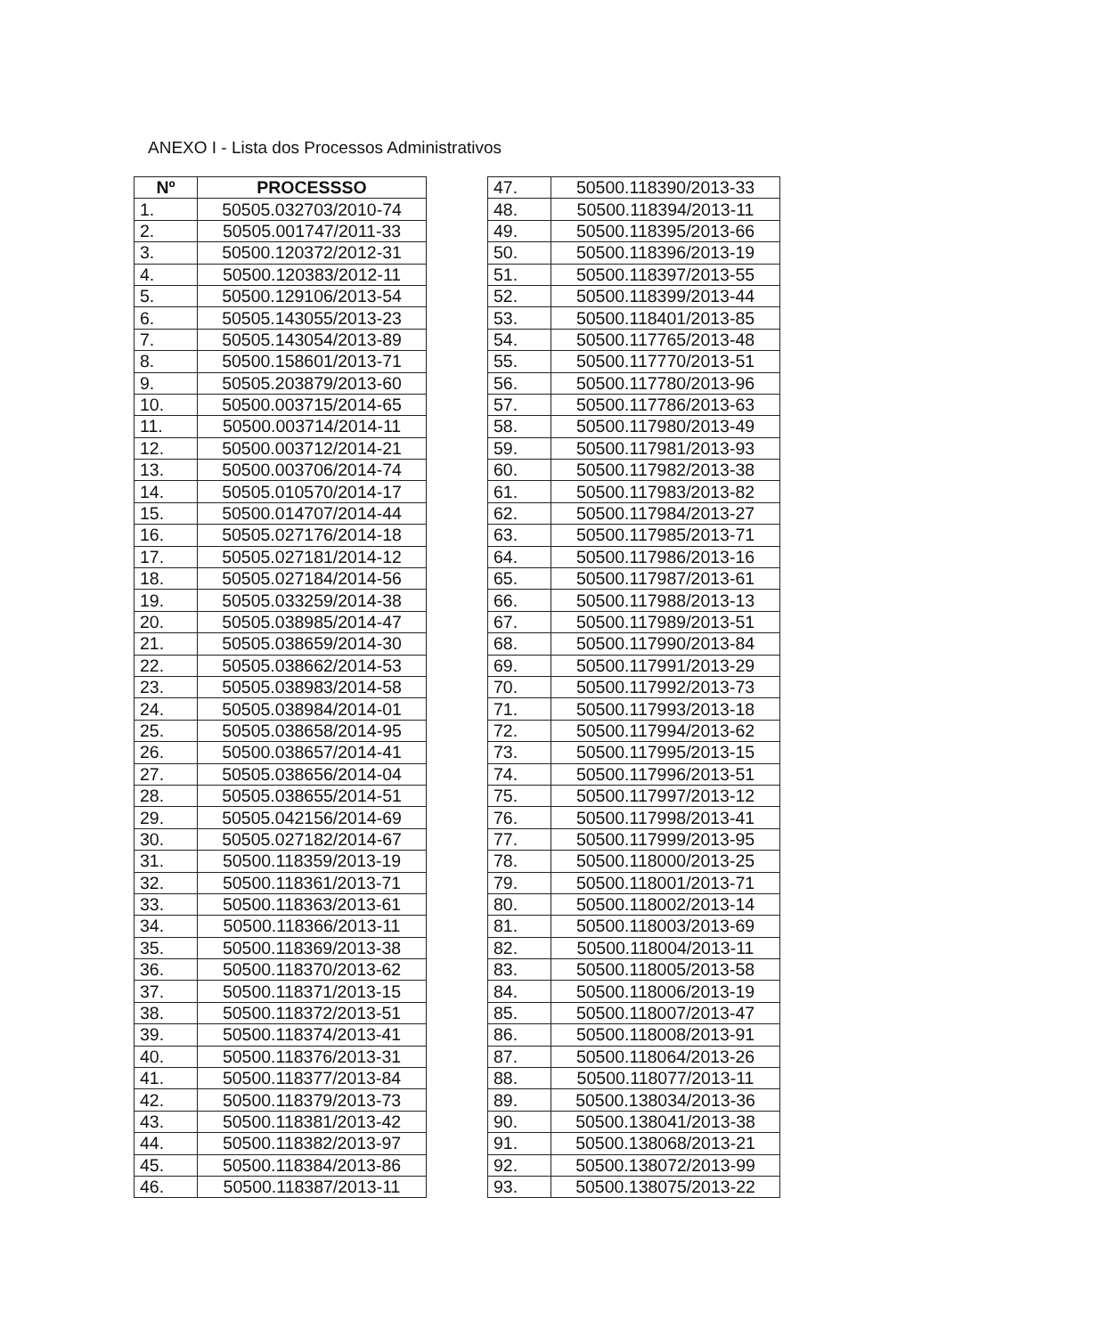ANEXO I - Lista dos Processos Administrativos
| Nº | PROCESSSO |
| --- | --- |
| 1. | 50505.032703/2010-74 |
| 2. | 50505.001747/2011-33 |
| 3. | 50500.120372/2012-31 |
| 4. | 50500.120383/2012-11 |
| 5. | 50500.129106/2013-54 |
| 6. | 50505.143055/2013-23 |
| 7. | 50505.143054/2013-89 |
| 8. | 50500.158601/2013-71 |
| 9. | 50505.203879/2013-60 |
| 10. | 50500.003715/2014-65 |
| 11. | 50500.003714/2014-11 |
| 12. | 50500.003712/2014-21 |
| 13. | 50500.003706/2014-74 |
| 14. | 50505.010570/2014-17 |
| 15. | 50500.014707/2014-44 |
| 16. | 50505.027176/2014-18 |
| 17. | 50505.027181/2014-12 |
| 18. | 50505.027184/2014-56 |
| 19. | 50505.033259/2014-38 |
| 20. | 50505.038985/2014-47 |
| 21. | 50505.038659/2014-30 |
| 22. | 50505.038662/2014-53 |
| 23. | 50505.038983/2014-58 |
| 24. | 50505.038984/2014-01 |
| 25. | 50505.038658/2014-95 |
| 26. | 50500.038657/2014-41 |
| 27. | 50505.038656/2014-04 |
| 28. | 50505.038655/2014-51 |
| 29. | 50505.042156/2014-69 |
| 30. | 50505.027182/2014-67 |
| 31. | 50500.118359/2013-19 |
| 32. | 50500.118361/2013-71 |
| 33. | 50500.118363/2013-61 |
| 34. | 50500.118366/2013-11 |
| 35. | 50500.118369/2013-38 |
| 36. | 50500.118370/2013-62 |
| 37. | 50500.118371/2013-15 |
| 38. | 50500.118372/2013-51 |
| 39. | 50500.118374/2013-41 |
| 40. | 50500.118376/2013-31 |
| 41. | 50500.118377/2013-84 |
| 42. | 50500.118379/2013-73 |
| 43. | 50500.118381/2013-42 |
| 44. | 50500.118382/2013-97 |
| 45. | 50500.118384/2013-86 |
| 46. | 50500.118387/2013-11 |
| 47. | 50500.118390/2013-33 |
| 48. | 50500.118394/2013-11 |
| 49. | 50500.118395/2013-66 |
| 50. | 50500.118396/2013-19 |
| 51. | 50500.118397/2013-55 |
| 52. | 50500.118399/2013-44 |
| 53. | 50500.118401/2013-85 |
| 54. | 50500.117765/2013-48 |
| 55. | 50500.117770/2013-51 |
| 56. | 50500.117780/2013-96 |
| 57. | 50500.117786/2013-63 |
| 58. | 50500.117980/2013-49 |
| 59. | 50500.117981/2013-93 |
| 60. | 50500.117982/2013-38 |
| 61. | 50500.117983/2013-82 |
| 62. | 50500.117984/2013-27 |
| 63. | 50500.117985/2013-71 |
| 64. | 50500.117986/2013-16 |
| 65. | 50500.117987/2013-61 |
| 66. | 50500.117988/2013-13 |
| 67. | 50500.117989/2013-51 |
| 68. | 50500.117990/2013-84 |
| 69. | 50500.117991/2013-29 |
| 70. | 50500.117992/2013-73 |
| 71. | 50500.117993/2013-18 |
| 72. | 50500.117994/2013-62 |
| 73. | 50500.117995/2013-15 |
| 74. | 50500.117996/2013-51 |
| 75. | 50500.117997/2013-12 |
| 76. | 50500.117998/2013-41 |
| 77. | 50500.117999/2013-95 |
| 78. | 50500.118000/2013-25 |
| 79. | 50500.118001/2013-71 |
| 80. | 50500.118002/2013-14 |
| 81. | 50500.118003/2013-69 |
| 82. | 50500.118004/2013-11 |
| 83. | 50500.118005/2013-58 |
| 84. | 50500.118006/2013-19 |
| 85. | 50500.118007/2013-47 |
| 86. | 50500.118008/2013-91 |
| 87. | 50500.118064/2013-26 |
| 88. | 50500.118077/2013-11 |
| 89. | 50500.138034/2013-36 |
| 90. | 50500.138041/2013-38 |
| 91. | 50500.138068/2013-21 |
| 92. | 50500.138072/2013-99 |
| 93. | 50500.138075/2013-22 |